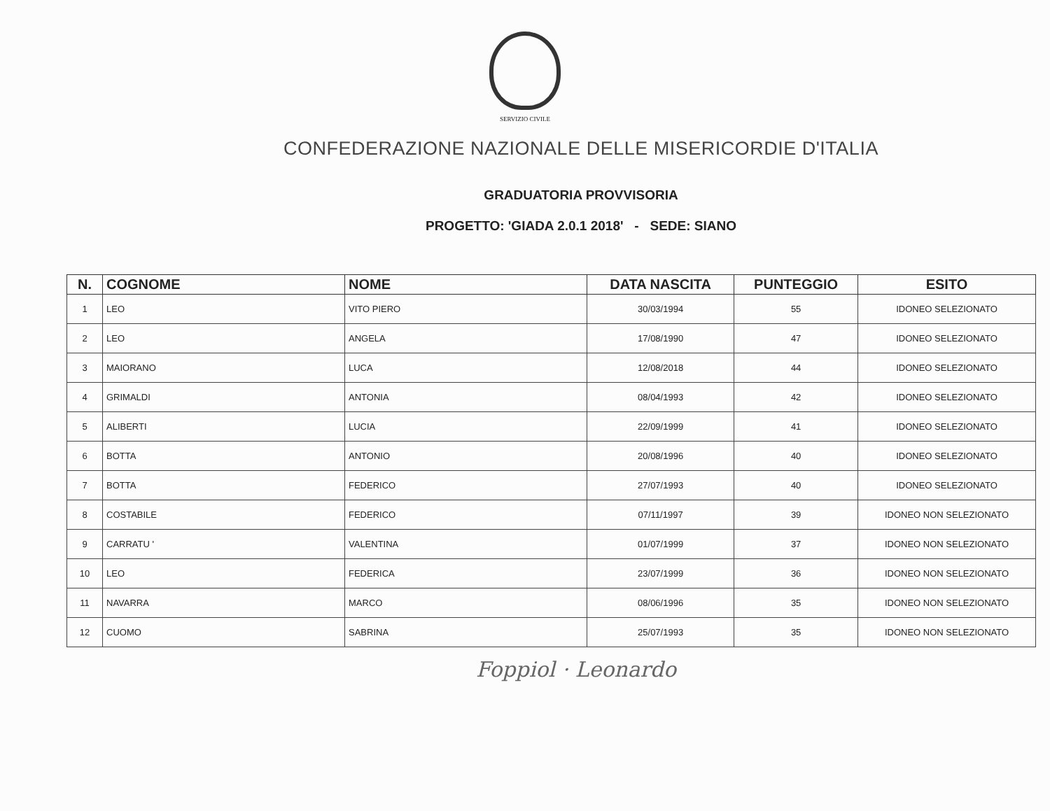SERVIZIO CIVILE
CONFEDERAZIONE NAZIONALE DELLE MISERICORDIE D'ITALIA
GRADUATORIA PROVVISORIA
PROGETTO: 'GIADA 2.0.1 2018' - SEDE: SIANO
| N. | COGNOME | NOME | DATA NASCITA | PUNTEGGIO | ESITO |
| --- | --- | --- | --- | --- | --- |
| 1 | LEO | VITO PIERO | 30/03/1994 | 55 | IDONEO SELEZIONATO |
| 2 | LEO | ANGELA | 17/08/1990 | 47 | IDONEO SELEZIONATO |
| 3 | MAIORANO | LUCA | 12/08/2018 | 44 | IDONEO SELEZIONATO |
| 4 | GRIMALDI | ANTONIA | 08/04/1993 | 42 | IDONEO SELEZIONATO |
| 5 | ALIBERTI | LUCIA | 22/09/1999 | 41 | IDONEO SELEZIONATO |
| 6 | BOTTA | ANTONIO | 20/08/1996 | 40 | IDONEO SELEZIONATO |
| 7 | BOTTA | FEDERICO | 27/07/1993 | 40 | IDONEO SELEZIONATO |
| 8 | COSTABILE | FEDERICO | 07/11/1997 | 39 | IDONEO NON SELEZIONATO |
| 9 | CARRATU ' | VALENTINA | 01/07/1999 | 37 | IDONEO NON SELEZIONATO |
| 10 | LEO | FEDERICA | 23/07/1999 | 36 | IDONEO NON SELEZIONATO |
| 11 | NAVARRA | MARCO | 08/06/1996 | 35 | IDONEO NON SELEZIONATO |
| 12 | CUOMO | SABRINA | 25/07/1993 | 35 | IDONEO NON SELEZIONATO |
Foppiol · Leonardo